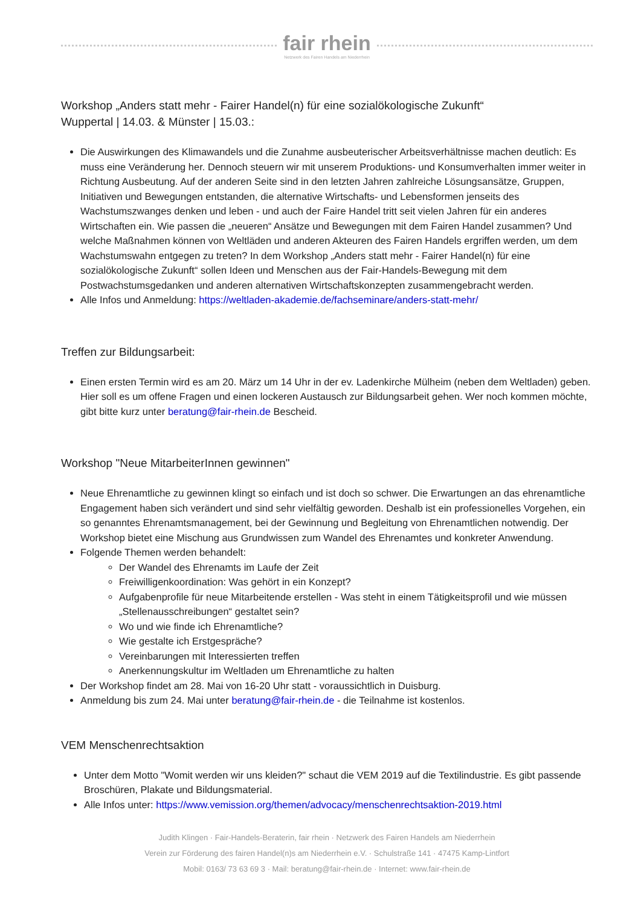fair rhein
Netzwerk des Fairen Handels am Niederrhein
Workshop „Anders statt mehr - Fairer Handel(n) für eine sozialökologische Zukunft“
Wuppertal | 14.03. & Münster | 15.03.:
Die Auswirkungen des Klimawandels und die Zunahme ausbeuterischer Arbeitsverhältnisse machen deutlich: Es muss eine Veränderung her. Dennoch steuern wir mit unserem Produktions- und Konsumverhalten immer weiter in Richtung Ausbeutung. Auf der anderen Seite sind in den letzten Jahren zahlreiche Lösungsansätze, Gruppen, Initiativen und Bewegungen entstanden, die alternative Wirtschafts- und Lebensformen jenseits des Wachstumszwanges denken und leben - und auch der Faire Handel tritt seit vielen Jahren für ein anderes Wirtschaften ein. Wie passen die „neueren“ Ansätze und Bewegungen mit dem Fairen Handel zusammen? Und welche Maßnahmen können von Weltläden und anderen Akteuren des Fairen Handels ergriffen werden, um dem Wachstumswahn entgegen zu treten? In dem Workshop „Anders statt mehr - Fairer Handel(n) für eine sozialökologische Zukunft“ sollen Ideen und Menschen aus der Fair-Handels-Bewegung mit dem Postwachstumsgedanken und anderen alternativen Wirtschaftskonzepten zusammengebracht werden.
Alle Infos und Anmeldung: https://weltladen-akademie.de/fachseminare/anders-statt-mehr/
Treffen zur Bildungsarbeit:
Einen ersten Termin wird es am 20. März um 14 Uhr in der ev. Ladenkirche Mülheim (neben dem Weltladen) geben. Hier soll es um offene Fragen und einen lockeren Austausch zur Bildungsarbeit gehen. Wer noch kommen möchte, gibt bitte kurz unter beratung@fair-rhein.de Bescheid.
Workshop "Neue MitarbeiterInnen gewinnen"
Neue Ehrenamtliche zu gewinnen klingt so einfach und ist doch so schwer. Die Erwartungen an das ehrenamtliche Engagement haben sich verändert und sind sehr vielfältig geworden. Deshalb ist ein professionelles Vorgehen, ein so genanntes Ehrenamtsmanagement, bei der Gewinnung und Begleitung von Ehrenamtlichen notwendig. Der Workshop bietet eine Mischung aus Grundwissen zum Wandel des Ehrenamtes und konkreter Anwendung.
Folgende Themen werden behandelt:
Der Wandel des Ehrenamts im Laufe der Zeit
Freiwilligenkoordination: Was gehört in ein Konzept?
Aufgabenprofile für neue Mitarbeitende erstellen - Was steht in einem Tätigkeitsprofil und wie müssen „Stellenausschreibungen“ gestaltet sein?
Wo und wie finde ich Ehrenamtliche?
Wie gestalte ich Erstgespräche?
Vereinbarungen mit Interessierten treffen
Anerkennungskultur im Weltladen um Ehrenamtliche zu halten
Der Workshop findet am 28. Mai von 16-20 Uhr statt - voraussichtlich in Duisburg.
Anmeldung bis zum 24. Mai unter beratung@fair-rhein.de - die Teilnahme ist kostenlos.
VEM Menschenrechtsaktion
Unter dem Motto "Womit werden wir uns kleiden?" schaut die VEM 2019 auf die Textilindustrie. Es gibt passende Broschüren, Plakate und Bildungsmaterial.
Alle Infos unter: https://www.vemission.org/themen/advocacy/menschenrechtsaktion-2019.html
Judith Klingen · Fair-Handels-Beraterin, fair rhein · Netzwerk des Fairen Handels am Niederrhein
Verein zur Förderung des fairen Handel(n)s am Niederrhein e.V. · Schulstraße 141 · 47475 Kamp-Lintfort
Mobil: 0163/ 73 63 69 3 · Mail: beratung@fair-rhein.de · Internet: www.fair-rhein.de